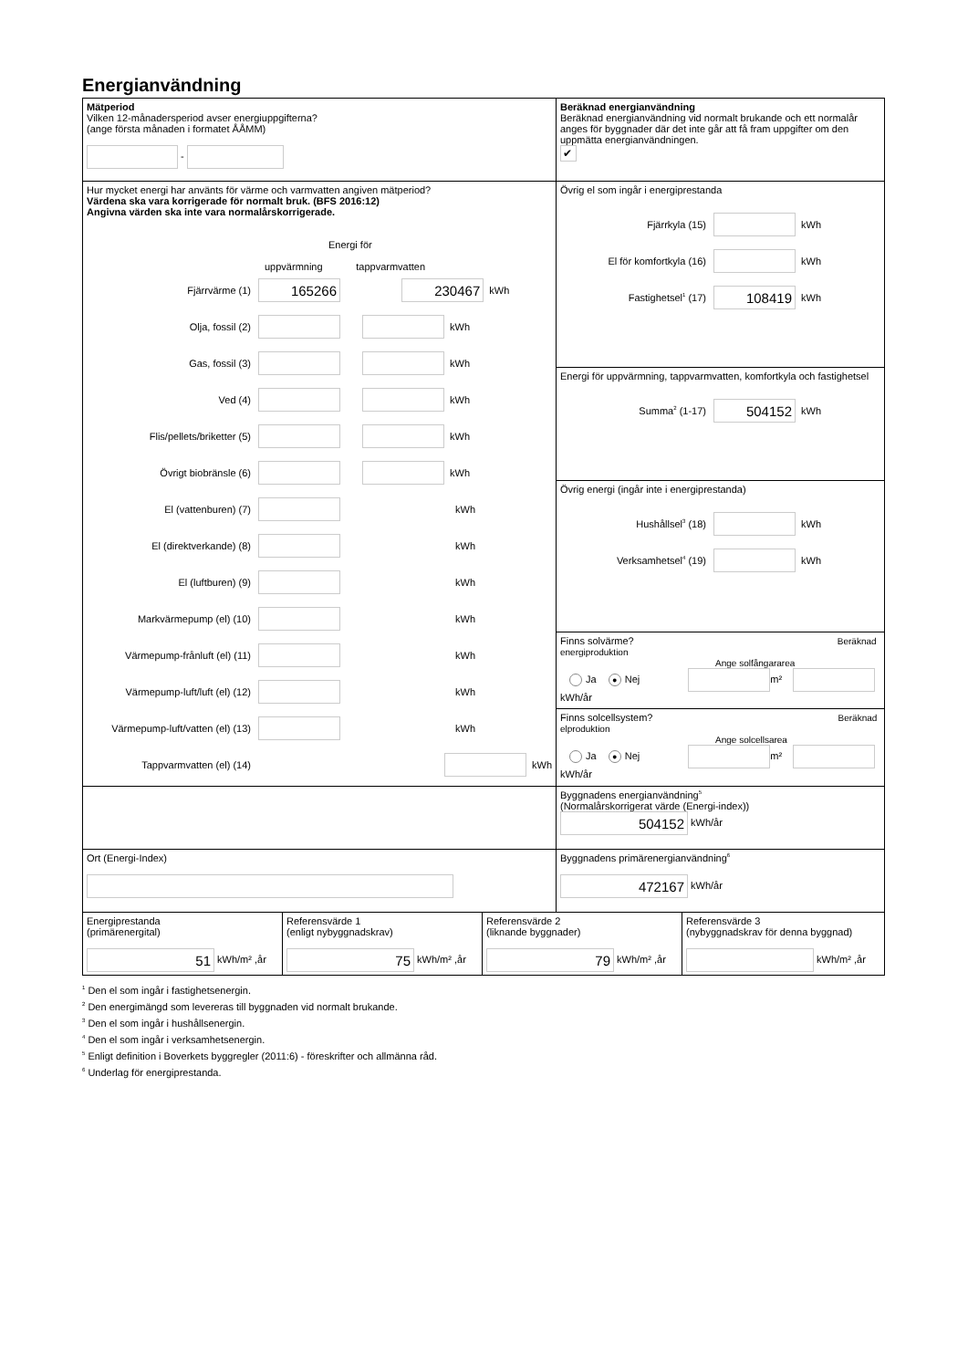Energianvändning
| Mätperiod Vilken 12-månadersperiod avser energiuppgifterna? (ange första månaden i formatet ÅÅMM) - | Beräknad energianvändning Beräknad energianvändning vid normalt brukande och ett normalår anges för byggnader där det inte går att få fram uppgifter om den uppmätta energianvändningen. ✔ |
| Hur mycket energi har använts för värme och varmvatten angiven mätperiod? Värdena ska vara korrigerade för normalt bruk. (BFS 2016:12) Angivna värden ska inte vara normalårskorrigerade. Energi för uppvärmning tappvarmvatten Fjärrvärme (1) 165266 230467 kWh Olja, fossil (2) kWh Gas, fossil (3) kWh Ved (4) kWh Flis/pellets/briketter (5) kWh Övrigt biobränsle (6) kWh El (vattenburen) (7) kWh El (direktverkande) (8) kWh El (luftburen) (9) kWh Markvärmepump (el) (10) kWh Värmepump-frånluft (el) (11) kWh Värmepump-luft/luft (el) (12) kWh Värmepump-luft/vatten (el) (13) kWh Tappvarmvatten (el) (14) kWh | Övrig el som ingår i energiprestanda Fjärrkyla (15) kWh El för komfortkyla (16) kWh Fastighetsel<sup>1</sup> (17) 108419 kWh |
| | Energi för uppvärmning, tappvarmvatten, komfortkyla och fastighetsel Summa<sup>2</sup> (1-17) 504152 kWh |
| | Övrig energi (ingår inte i energiprestanda) Hushållsel<sup>3</sup> (18) kWh Verksamhetsel<sup>4</sup> (19) kWh |
| | Finns solvärme? Beräknad energiproduktion Ange solfångararea Ja ● Nej m² kWh/år |
| | Finns solcellsystem? Beräknad elproduktion Ange solcellsarea Ja ● Nej m² kWh/år |
| | Byggnadens energianvändning<sup>5</sup> (Normalårskorrigerat värde (Energi-index)) 504152 kWh/år |
| Ort (Energi-Index) | Byggnadens primärenergianvändning<sup>6</sup> 472167 kWh/år |
| Energiprestanda (primärenergital) 51 kWh/m² ,år | Referensvärde 1 (enligt nybyggnadskrav) 75 kWh/m² ,år | Referensvärde 2 (liknande byggnader) 79 kWh/m² ,år | Referensvärde 3 (nybyggnadskrav för denna byggnad) kWh/m² ,år |
<sup>1</sup> Den el som ingår i fastighetsenergin.
<sup>2</sup> Den energimängd som levereras till byggnaden vid normalt brukande.
<sup>3</sup> Den el som ingår i hushållsenergin.
<sup>4</sup> Den el som ingår i verksamhetsenergin.
<sup>5</sup> Enligt definition i Boverkets byggregler (2011:6) - föreskrifter och allmänna råd.
<sup>6</sup> Underlag för energiprestanda.